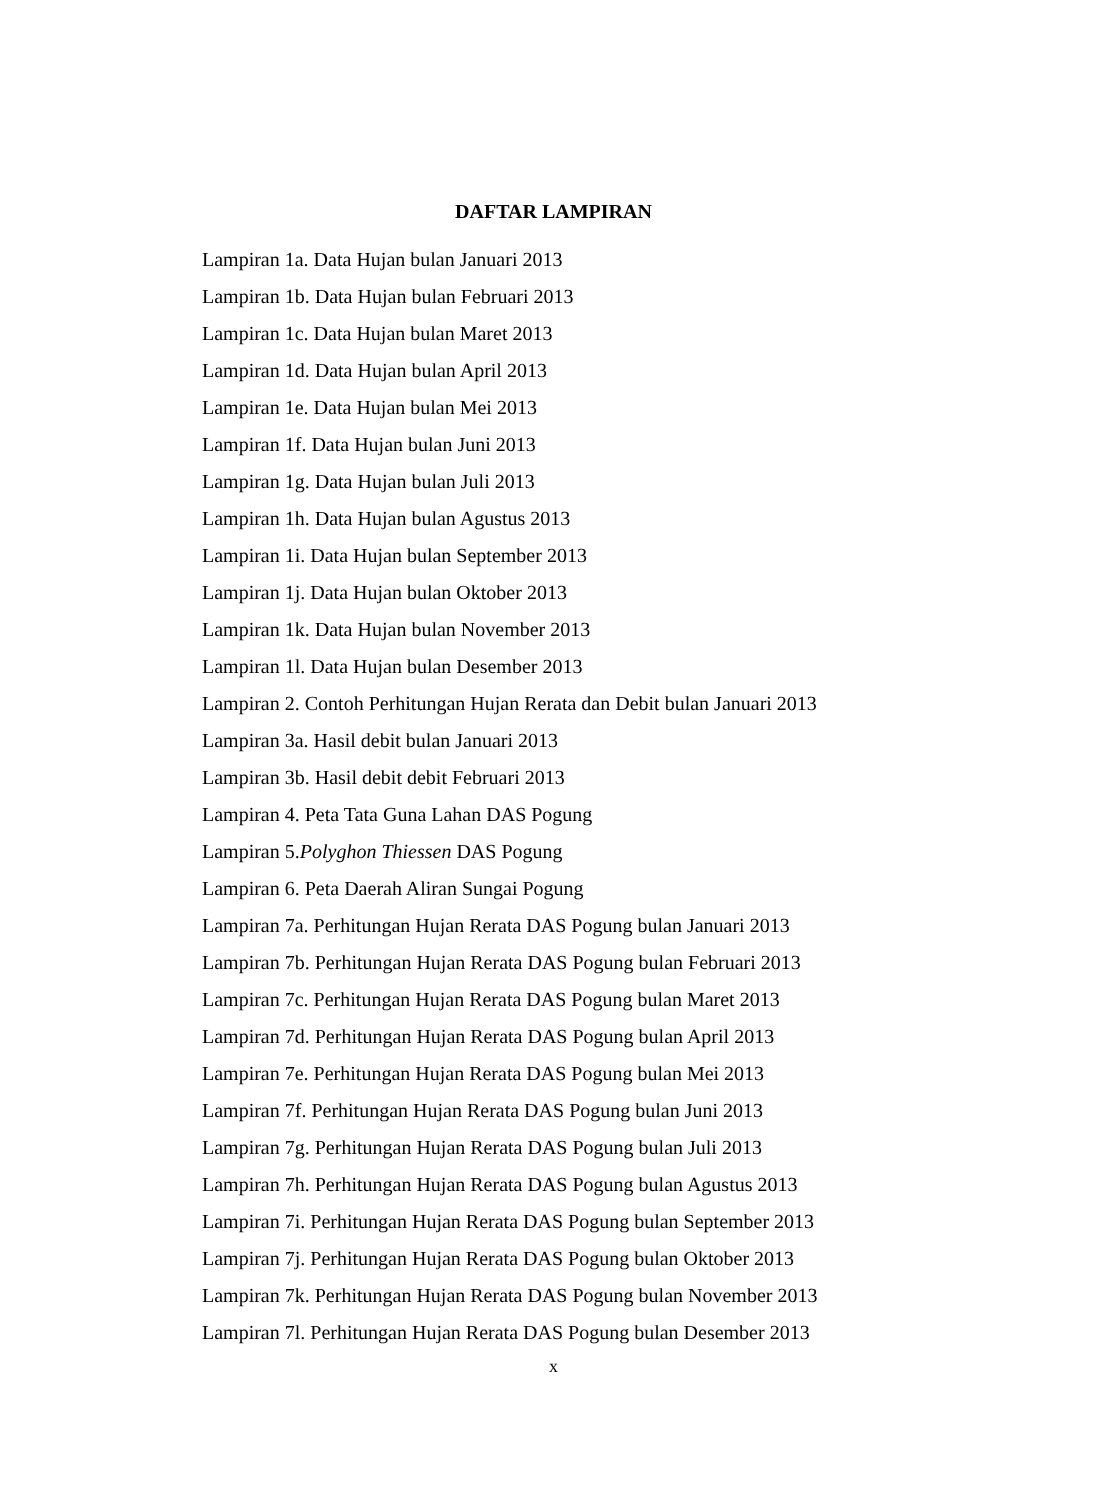DAFTAR LAMPIRAN
Lampiran 1a. Data Hujan bulan Januari 2013
Lampiran 1b. Data Hujan bulan Februari 2013
Lampiran 1c. Data Hujan bulan Maret 2013
Lampiran 1d. Data Hujan bulan April 2013
Lampiran 1e. Data Hujan bulan Mei 2013
Lampiran 1f. Data Hujan bulan Juni 2013
Lampiran 1g. Data Hujan bulan Juli 2013
Lampiran 1h. Data Hujan bulan Agustus 2013
Lampiran 1i. Data Hujan bulan September 2013
Lampiran 1j. Data Hujan bulan Oktober 2013
Lampiran 1k. Data Hujan bulan November 2013
Lampiran 1l. Data Hujan bulan Desember 2013
Lampiran 2. Contoh Perhitungan Hujan Rerata dan Debit bulan Januari 2013
Lampiran 3a. Hasil debit bulan Januari 2013
Lampiran 3b. Hasil debit debit Februari 2013
Lampiran 4. Peta Tata Guna Lahan DAS Pogung
Lampiran 5.Polyghon Thiessen DAS Pogung
Lampiran 6. Peta Daerah Aliran Sungai Pogung
Lampiran 7a. Perhitungan Hujan Rerata DAS Pogung bulan Januari 2013
Lampiran 7b. Perhitungan Hujan Rerata DAS Pogung bulan Februari 2013
Lampiran 7c. Perhitungan Hujan Rerata DAS Pogung bulan Maret 2013
Lampiran 7d. Perhitungan Hujan Rerata DAS Pogung bulan April 2013
Lampiran 7e. Perhitungan Hujan Rerata DAS Pogung bulan Mei 2013
Lampiran 7f. Perhitungan Hujan Rerata DAS Pogung bulan Juni 2013
Lampiran 7g. Perhitungan Hujan Rerata DAS Pogung bulan Juli 2013
Lampiran 7h. Perhitungan Hujan Rerata DAS Pogung bulan Agustus 2013
Lampiran 7i. Perhitungan Hujan Rerata DAS Pogung bulan September 2013
Lampiran 7j. Perhitungan Hujan Rerata DAS Pogung bulan Oktober 2013
Lampiran 7k. Perhitungan Hujan Rerata DAS Pogung bulan November 2013
Lampiran 7l. Perhitungan Hujan Rerata DAS Pogung bulan Desember 2013
x